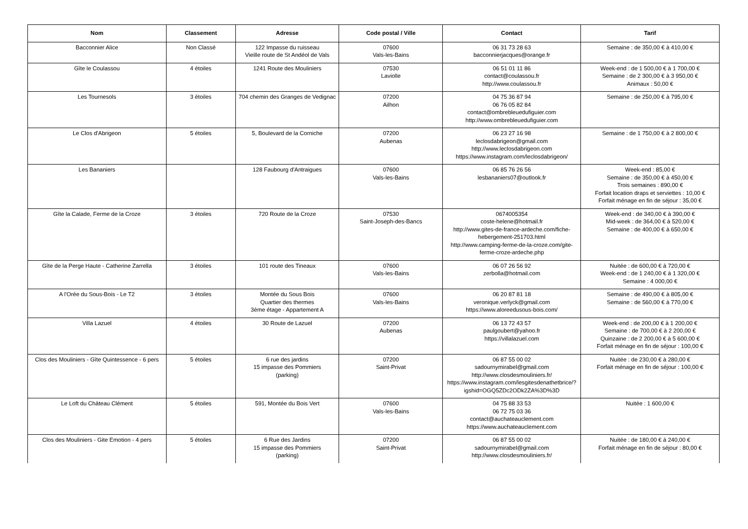| Nom | Classement | Adresse | Code postal / Ville | Contact | Tarif |
| --- | --- | --- | --- | --- | --- |
| Bacconnier Alice | Non Classé | 122 Impasse du ruisseau Vieille route de St Andéol de Vals | 07600 Vals-les-Bains | 06 31 73 28 63 bacconnierjacques@orange.fr | Semaine : de 350,00 € à 410,00 € |
| Gîte le Coulassou | 4 étoiles | 1241 Route des Mouliniers | 07530 Laviolle | 06 51 01 11 86 contact@coulassou.fr http://www.coulassou.fr | Week-end : de 1 500,00 € à 1 700,00 € Semaine : de 2 300,00 € à 3 950,00 € Animaux : 50,00 € |
| Les Tournesols | 3 étoiles | 704 chemin des Granges de Vedignac | 07200 Ailhon | 04 75 36 87 94 06 76 05 82 84 contact@ombrebleuedufiguier.com http://www.ombrebleuedufiguier.com | Semaine : de 250,00 € à 795,00 € |
| Le Clos d'Abrigeon | 5 étoiles | 5, Boulevard de la Corniche | 07200 Aubenas | 06 23 27 16 98 leclosdabrigeon@gmail.com http://www.leclosdabrigeon.com https://www.instagram.com/leclosdabrigeon/ | Semaine : de 1 750,00 € à 2 800,00 € |
| Les Bananiers | | 128 Faubourg d'Antraigues | 07600 Vals-les-Bains | 06 85 76 26 56 lesbananiers07@outlook.fr | Week-end : 85,00 € Semaine : de 350,00 € à 450,00 € Trois semaines : 890,00 € Forfait location draps et serviettes : 10,00 € Forfait ménage en fin de séjour : 35,00 € |
| Gîte la Calade, Ferme de la Croze | 3 étoiles | 720 Route de la Croze | 07530 Saint-Joseph-des-Bancs | 0674005354 coste-helene@hotmail.fr http://www.gites-de-france-ardeche.com/fiche-hebergement-251703.html http://www.camping-ferme-de-la-croze.com/gite-ferme-croze-ardeche.php | Week-end : de 340,00 € à 390,00 € Mid-week : de 364,00 € à 520,00 € Semaine : de 400,00 € à 650,00 € |
| Gîte de la Perge Haute - Catherine Zarrella | 3 étoiles | 101 route des Tineaux | 07600 Vals-les-Bains | 06 07 26 56 92 zerbolla@hotmail.com | Nuitée : de 600,00 € à 720,00 € Week-end : de 1 240,00 € à 1 320,00 € Semaine : 4 000,00 € |
| A l'Orée du Sous-Bois - Le T2 | 3 étoiles | Montée du Sous Bois Quartier des thermes 3ème étage - Appartement A | 07600 Vals-les-Bains | 06 20 87 81 18 veronique.verlyck@gmail.com https://www.aloreedusous-bois.com/ | Semaine : de 490,00 € à 805,00 € Semaine : de 560,00 € à 770,00 € |
| Villa Lazuel | 4 étoiles | 30 Route de Lazuel | 07200 Aubenas | 06 13 72 43 57 paulgoubert@yahoo.fr https://villalazuel.com | Week-end : de 200,00 € à 1 200,00 € Semaine : de 700,00 € à 2 200,00 € Quinzaine : de 2 200,00 € à 5 600,00 € Forfait ménage en fin de séjour : 100,00 € |
| Clos des Mouliniers - Gîte Quintessence - 6 pers | 5 étoiles | 6 rue des jardins 15 impasse des Pommiers (parking) | 07200 Saint-Privat | 06 87 55 00 02 sadournymirabel@gmail.com http://www.closdesmouliniers.fr/ https://www.instagram.com/lesgitesdenathetbrice/?igshid=OGQ5ZDc2ODk2ZA%3D%3D | Nuitée : de 230,00 € à 280,00 € Forfait ménage en fin de séjour : 100,00 € |
| Le Loft du Château Clément | 5 étoiles | 591, Montée du Bois Vert | 07600 Vals-les-Bains | 04 75 88 33 53 06 72 75 03 36 contact@auchateauclement.com https://www.auchateauclement.com | Nuitée : 1 600,00 € |
| Clos des Mouliniers - Gite Emotion - 4 pers | 5 étoiles | 6 Rue des Jardins 15 impasse des Pommiers (parking) | 07200 Saint-Privat | 06 87 55 00 02 sadournymirabel@gmail.com http://www.closdesmouliniers.fr/ | Nuitée : de 180,00 € à 240,00 € Forfait ménage en fin de séjour : 80,00 € |